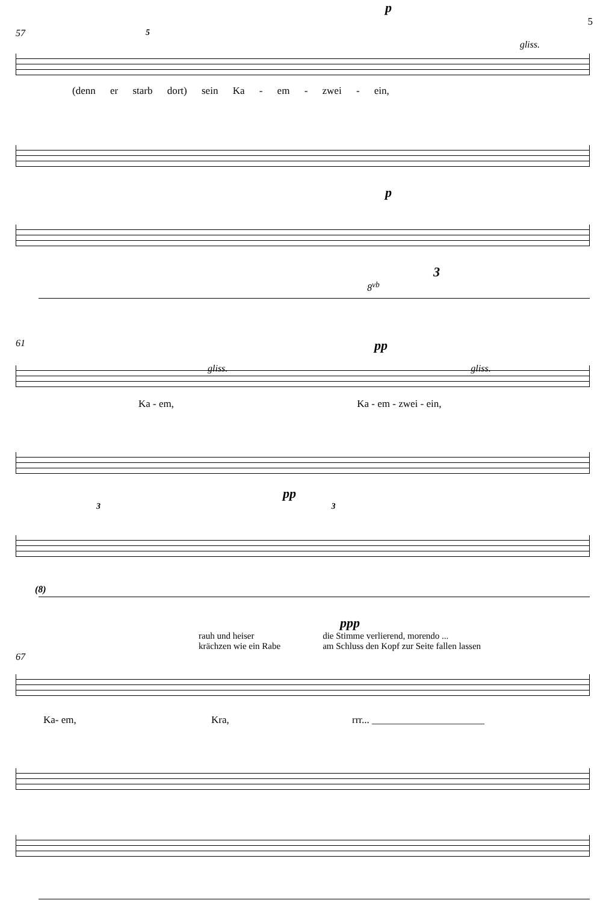p
5
57 5
gliss.
(denn er starb dort) sein Ka - em - zwei - ein,
p
3
8<sup>vb</sup>
61 pp
gliss. gliss.
Ka - em, Ka - em - zwei - ein,
pp
3 3
(8)
ppp
rauh und heiser
krächzen wie ein Rabe
die Stimme verlierend, morendo ...
am Schluss den Kopf zur Seite fallen lassen
67
Ka- em, Kra, rrr... ______________________